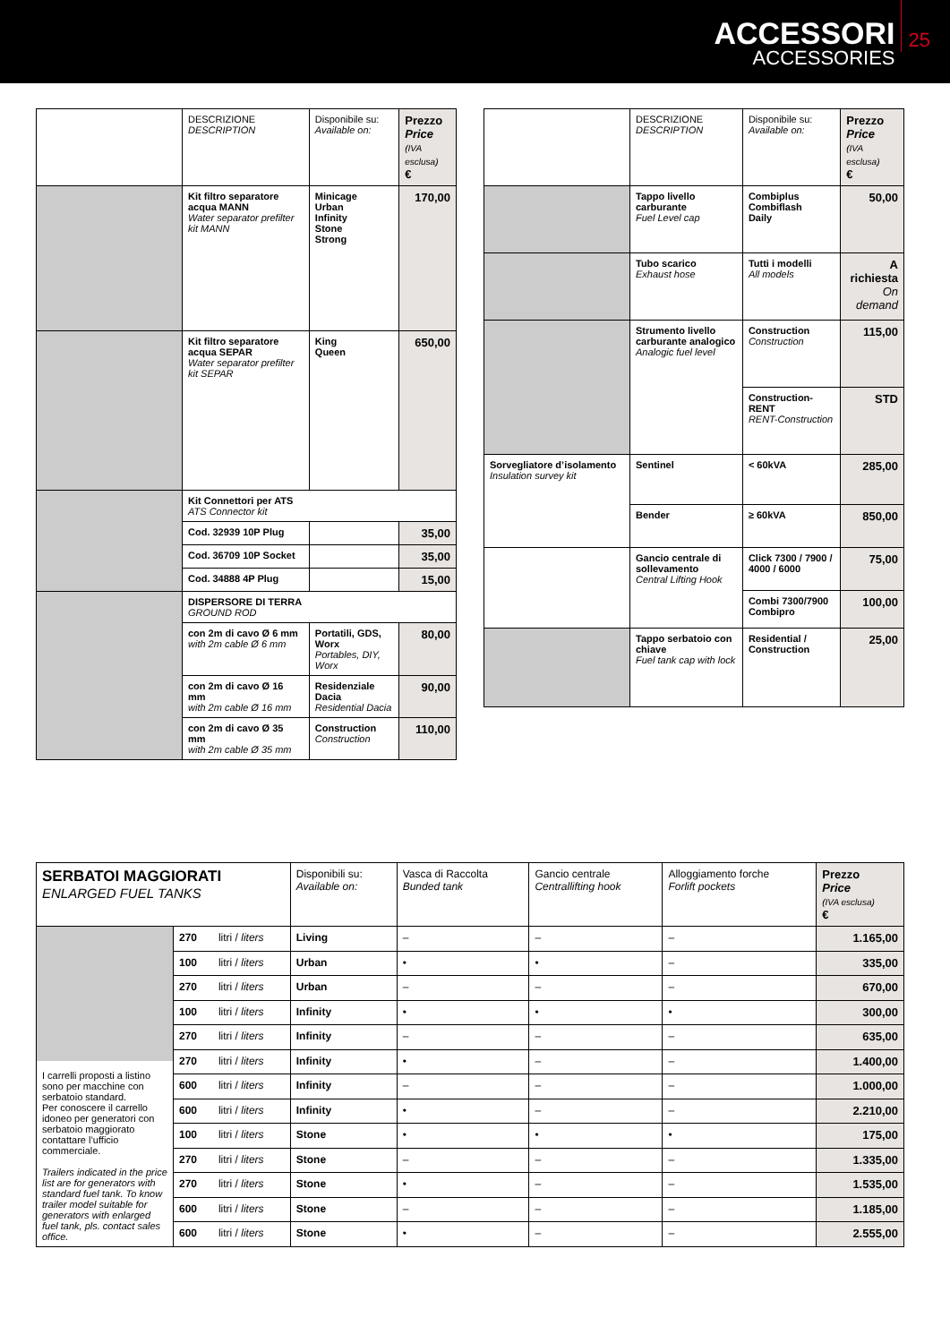ACCESSORI
ACCESSORIES
25
| | DESCRIZIONE DESCRIPTION | Disponibile su: Available on: | Prezzo Price (IVA esclusa) € |
| --- | --- | --- | --- |
| | Kit filtro separatore acqua MANN Water separator prefilter kit MANN | Minicage Urban Infinity Stone Strong | 170,00 |
| | Kit filtro separatore acqua SEPAR Water separator prefilter kit SEPAR | King Queen | 650,00 |
| | Kit Connettori per ATS ATS Connector kit | | |
| | Cod. 32939 10P Plug | | 35,00 |
| | Cod. 36709 10P Socket | | 35,00 |
| | Cod. 34888 4P Plug | | 15,00 |
| | DISPERSORE DI TERRA GROUND ROD | | |
| | con 2m di cavo Ø 6 mm with 2m cable Ø 6 mm | Portatili, GDS, Worx Portables, DIY, Worx | 80,00 |
| | con 2m di cavo Ø 16 mm with 2m cable Ø 16 mm | Residenziale Dacia Residential Dacia | 90,00 |
| | con 2m di cavo Ø 35 mm with 2m cable Ø 35 mm | Construction Construction | 110,00 |
| | DESCRIZIONE DESCRIPTION | Disponibile su: Available on: | Prezzo Price (IVA esclusa) € |
| --- | --- | --- | --- |
| | Tappo livello carburante Fuel Level cap | Combiplus Combiflash Daily | 50,00 |
| | Tubo scarico Exhaust hose | Tutti i modelli All models | A richiesta On demand |
| | Strumento livello carburante analogico Analogic fuel level | Construction Construction | 115,00 |
| | | Construction-RENT RENT-Construction | STD |
| Sorvegliatore d’isolamento Insulation survey kit | Sentinel | < 60kVA | 285,00 |
| | Bender | ≥ 60kVA | 850,00 |
| | Gancio centrale di sollevamento Central Lifting Hook | Click 7300 / 7900 / 4000 / 6000 | 75,00 |
| | | Combi 7300/7900 Combipro | 100,00 |
| | Tappo serbatoio con chiave Fuel tank cap with lock | Residential / Construction | 25,00 |
| SERBATOI MAGGIORATI ENLARGED FUEL TANKS | | | Disponibili su: Available on: | Vasca di Raccolta Bunded tank | Gancio centrale Centrallifting hook | Alloggiamento forche Forlift pockets | Prezzo Price (IVA esclusa) € |
| --- | --- | --- | --- | --- | --- | --- | --- |
| I carrelli proposti a listino sono per macchine con serbatoio standard. Per conoscere il carrello idoneo per generatori con serbatoio maggiorato contattare l’ufficio commerciale. Trailers indicated in the price list are for generators with standard fuel tank. To know trailer model suitable for generators with enlarged fuel tank, pls. contact sales office. | 270 | litri / liters | Living | – | – | – | 1.165,00 |
| | 100 | litri / liters | Urban | • | • | – | 335,00 |
| | 270 | litri / liters | Urban | – | – | – | 670,00 |
| | 100 | litri / liters | Infinity | • | • | • | 300,00 |
| | 270 | litri / liters | Infinity | – | – | – | 635,00 |
| | 270 | litri / liters | Infinity | • | – | – | 1.400,00 |
| | 600 | litri / liters | Infinity | – | – | – | 1.000,00 |
| | 600 | litri / liters | Infinity | • | – | – | 2.210,00 |
| | 100 | litri / liters | Stone | • | • | • | 175,00 |
| | 270 | litri / liters | Stone | – | – | – | 1.335,00 |
| | 270 | litri / liters | Stone | • | – | – | 1.535,00 |
| | 600 | litri / liters | Stone | – | – | – | 1.185,00 |
| | 600 | litri / liters | Stone | • | – | – | 2.555,00 |